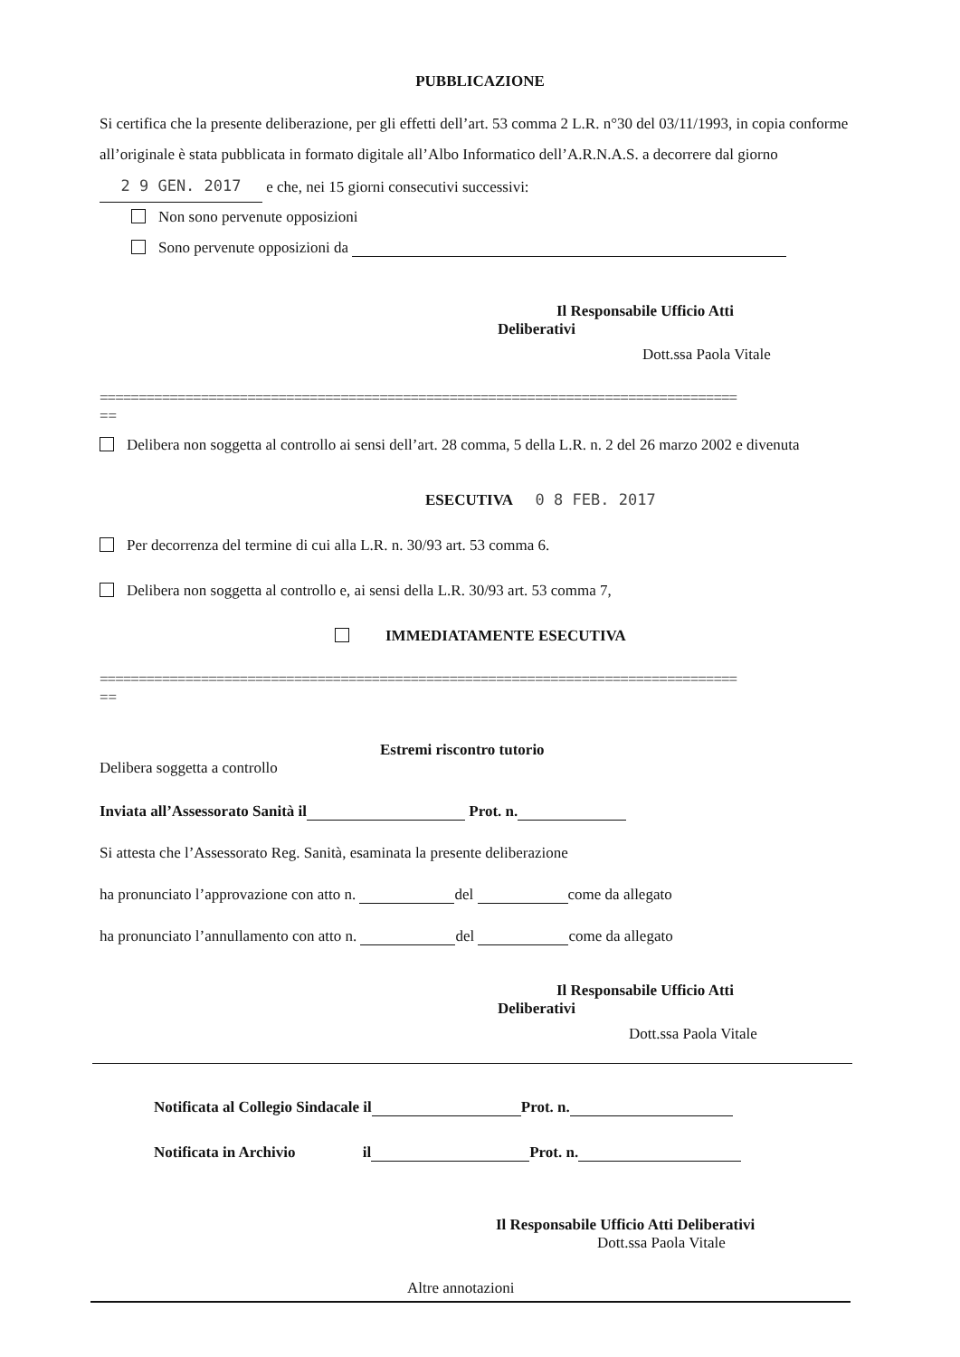PUBBLICAZIONE
Si certifica che la presente deliberazione, per gli effetti dell’art. 53 comma 2 L.R. n°30 del 03/11/1993, in copia conforme all’originale è stata pubblicata in formato digitale all’Albo Informatico dell’A.R.N.A.S. a decorrere dal giorno 2 9 GEN. 2017 e che, nei 15 giorni consecutivi successivi:
Non sono pervenute opposizioni
Sono pervenute opposizioni da
Il Responsabile Ufficio Atti
Deliberativi
Dott.ssa Paola Vitale
==================================================================================
==
Delibera non soggetta al controllo ai sensi dell’art. 28 comma, 5 della L.R. n. 2 del 26 marzo 2002 e divenuta
ESECUTIVA 0 8 FEB. 2017
Per decorrenza del termine di cui alla L.R. n. 30/93 art. 53 comma 6.
Delibera non soggetta al controllo e, ai sensi della L.R. 30/93 art. 53 comma 7,
IMMEDIATAMENTE ESECUTIVA
==================================================================================
==
Estremi riscontro tutorio
Delibera soggetta a controllo
Inviata all’Assessorato Sanità il Prot. n.
Si attesta che l’Assessorato Reg. Sanità, esaminata la presente deliberazione
ha pronunciato l’approvazione con atto n. del come da allegato
ha pronunciato l’annullamento con atto n. del come da allegato
Il Responsabile Ufficio Atti
Deliberativi
Dott.ssa Paola Vitale
Notificata al Collegio Sindacale il Prot. n.
Notificata in Archivio il Prot. n.
Il Responsabile Ufficio Atti Deliberativi
Dott.ssa Paola Vitale
Altre annotazioni